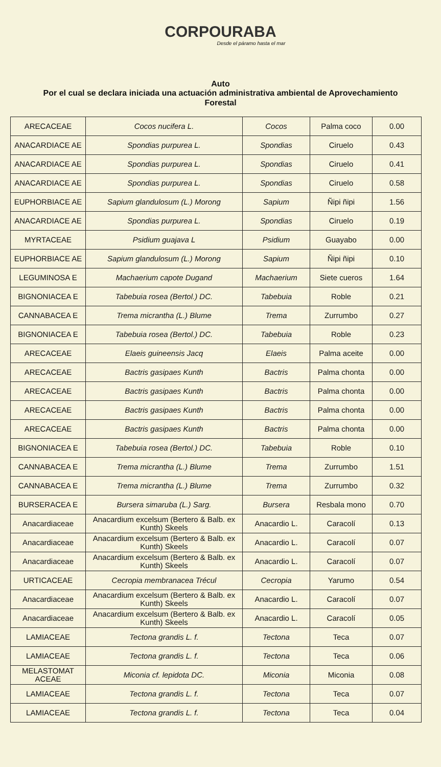CORPOURABA
Desde el páramo hasta el mar
Auto
Por el cual se declara iniciada una actuación administrativa ambiental de Aprovechamiento Forestal
| ARECACEAE | Cocos nucifera L. | Cocos | Palma coco | 0.00 |
| ANACARDIACE AE | Spondias purpurea L. | Spondias | Ciruelo | 0.43 |
| ANACARDIACE AE | Spondias purpurea L. | Spondias | Ciruelo | 0.41 |
| ANACARDIACE AE | Spondias purpurea L. | Spondias | Ciruelo | 0.58 |
| EUPHORBIACE AE | Sapium glandulosum (L.) Morong | Sapium | Ñipi ñipi | 1.56 |
| ANACARDIACE AE | Spondias purpurea L. | Spondias | Ciruelo | 0.19 |
| MYRTACEAE | Psidium guajava L | Psidium | Guayabo | 0.00 |
| EUPHORBIACE AE | Sapium glandulosum (L.) Morong | Sapium | Ñipi ñipi | 0.10 |
| LEGUMINOSA E | Machaerium capote Dugand | Machaerium | Siete cueros | 1.64 |
| BIGNONIACEA E | Tabebuia rosea (Bertol.) DC. | Tabebuia | Roble | 0.21 |
| CANNABACEA E | Trema micrantha (L.) Blume | Trema | Zurrumbo | 0.27 |
| BIGNONIACEA E | Tabebuia rosea (Bertol.) DC. | Tabebuia | Roble | 0.23 |
| ARECACEAE | Elaeis guineensis Jacq | Elaeis | Palma aceite | 0.00 |
| ARECACEAE | Bactris gasipaes Kunth | Bactris | Palma chonta | 0.00 |
| ARECACEAE | Bactris gasipaes Kunth | Bactris | Palma chonta | 0.00 |
| ARECACEAE | Bactris gasipaes Kunth | Bactris | Palma chonta | 0.00 |
| ARECACEAE | Bactris gasipaes Kunth | Bactris | Palma chonta | 0.00 |
| BIGNONIACEA E | Tabebuia rosea (Bertol.) DC. | Tabebuia | Roble | 0.10 |
| CANNABACEA E | Trema micrantha (L.) Blume | Trema | Zurrumbo | 1.51 |
| CANNABACEA E | Trema micrantha (L.) Blume | Trema | Zurrumbo | 0.32 |
| BURSERACEA E | Bursera simaruba (L.) Sarg. | Bursera | Resbala mono | 0.70 |
| Anacardiaceae | Anacardium excelsum (Bertero & Balb. ex Kunth) Skeels | Anacardio L. | Caracolí | 0.13 |
| Anacardiaceae | Anacardium excelsum (Bertero & Balb. ex Kunth) Skeels | Anacardio L. | Caracolí | 0.07 |
| Anacardiaceae | Anacardium excelsum (Bertero & Balb. ex Kunth) Skeels | Anacardio L. | Caracolí | 0.07 |
| URTICACEAE | Cecropia membranacea Trécul | Cecropia | Yarumo | 0.54 |
| Anacardiaceae | Anacardium excelsum (Bertero & Balb. ex Kunth) Skeels | Anacardio L. | Caracolí | 0.07 |
| Anacardiaceae | Anacardium excelsum (Bertero & Balb. ex Kunth) Skeels | Anacardio L. | Caracolí | 0.05 |
| LAMIACEAE | Tectona grandis L. f. | Tectona | Teca | 0.07 |
| LAMIACEAE | Tectona grandis L. f. | Tectona | Teca | 0.06 |
| MELASTOMAT ACEAE | Miconia cf. lepidota DC. | Miconia | Miconia | 0.08 |
| LAMIACEAE | Tectona grandis L. f. | Tectona | Teca | 0.07 |
| LAMIACEAE | Tectona grandis L. f. | Tectona | Teca | 0.04 |